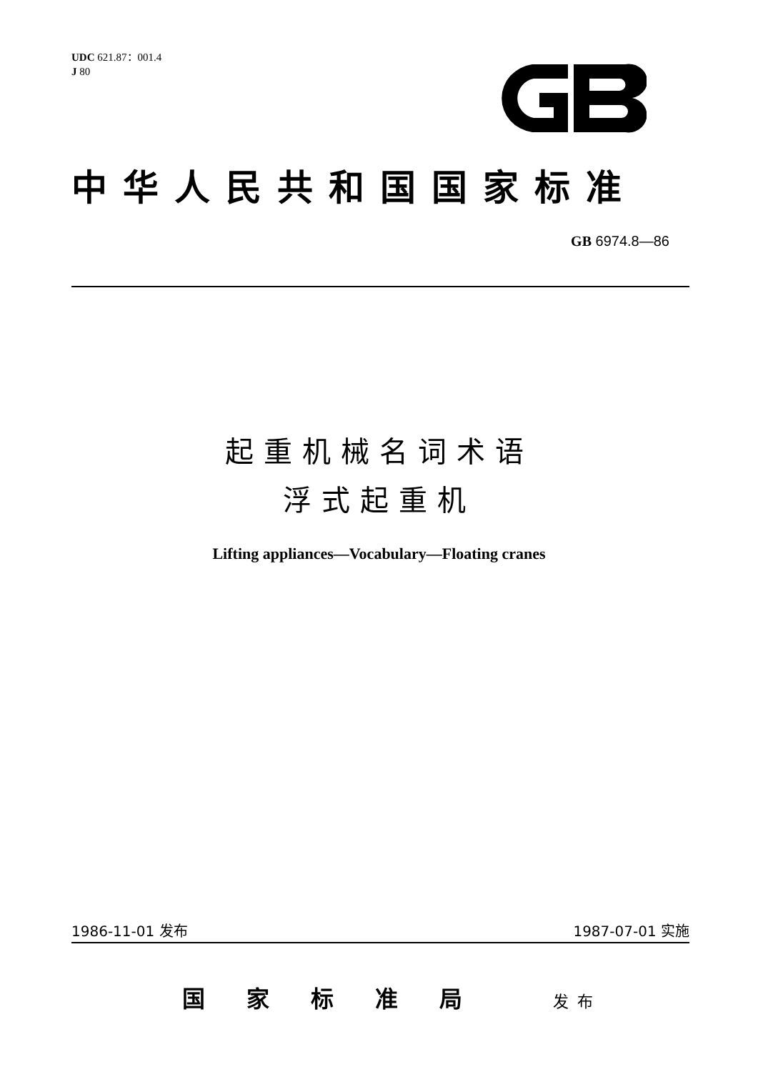UDC 621.87：001.4
J 80
中华人民共和国国家标准
GB 6974.8—86
起重机械名词术语
浮式起重机
Lifting appliances—Vocabulary—Floating cranes
1986-11-01 发布 1987-07-01 实施
国家标准局 发布